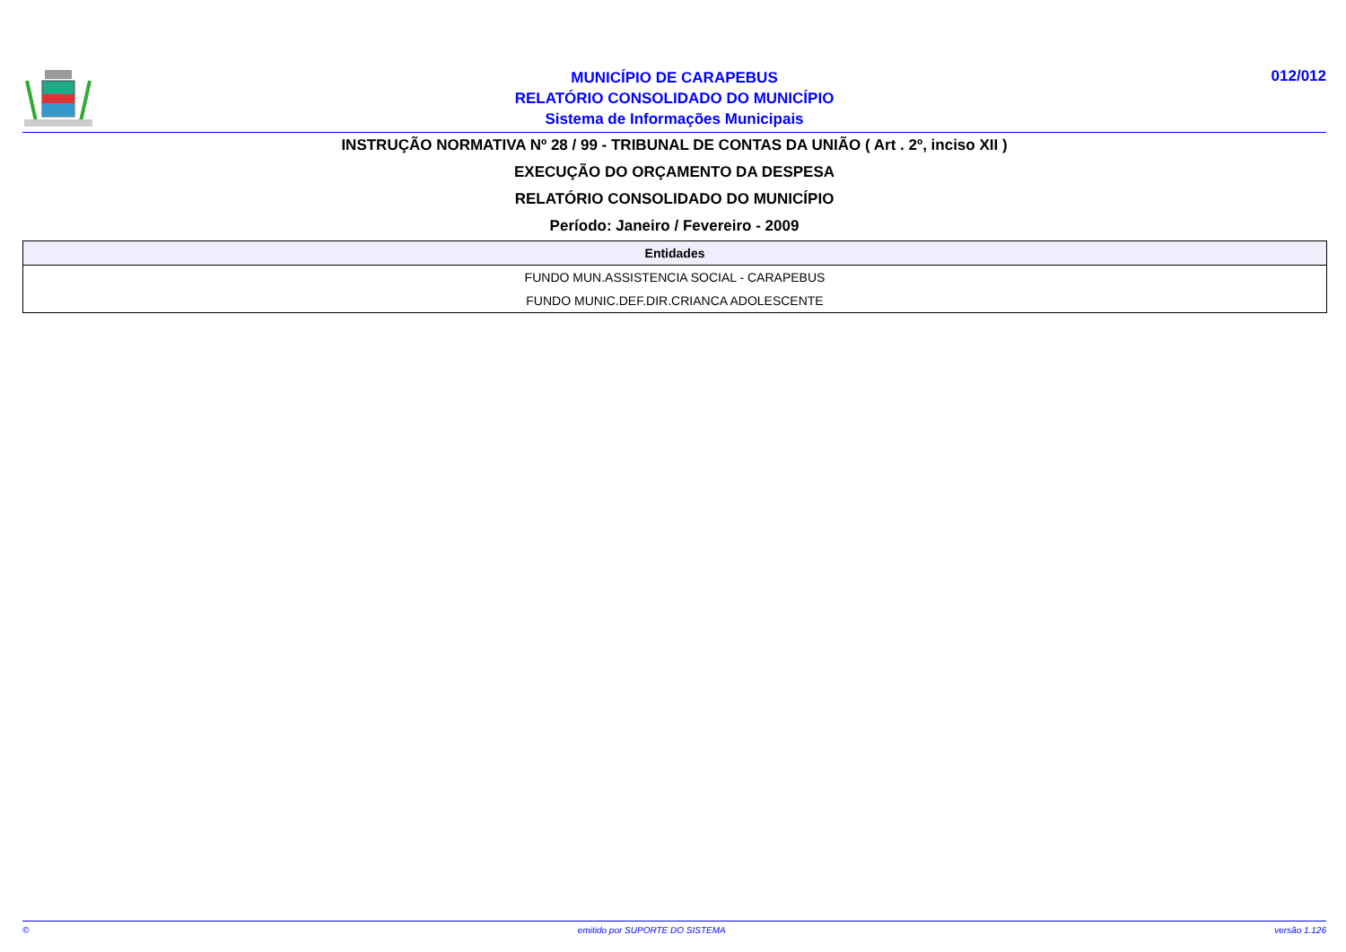MUNICÍPIO DE CARAPEBUS
RELATÓRIO CONSOLIDADO DO MUNICÍPIO
Sistema de Informações Municipais
012/012
INSTRUÇÃO NORMATIVA Nº 28 / 99 - TRIBUNAL DE CONTAS DA UNIÃO ( Art . 2º, inciso XII )
EXECUÇÃO DO ORÇAMENTO DA DESPESA
RELATÓRIO CONSOLIDADO DO MUNICÍPIO
Período: Janeiro / Fevereiro - 2009
| Entidades |
| --- |
| FUNDO MUN.ASSISTENCIA SOCIAL - CARAPEBUS |
| FUNDO MUNIC.DEF.DIR.CRIANCA ADOLESCENTE |
© emitido por SUPORTE DO SISTEMA versão 1.126